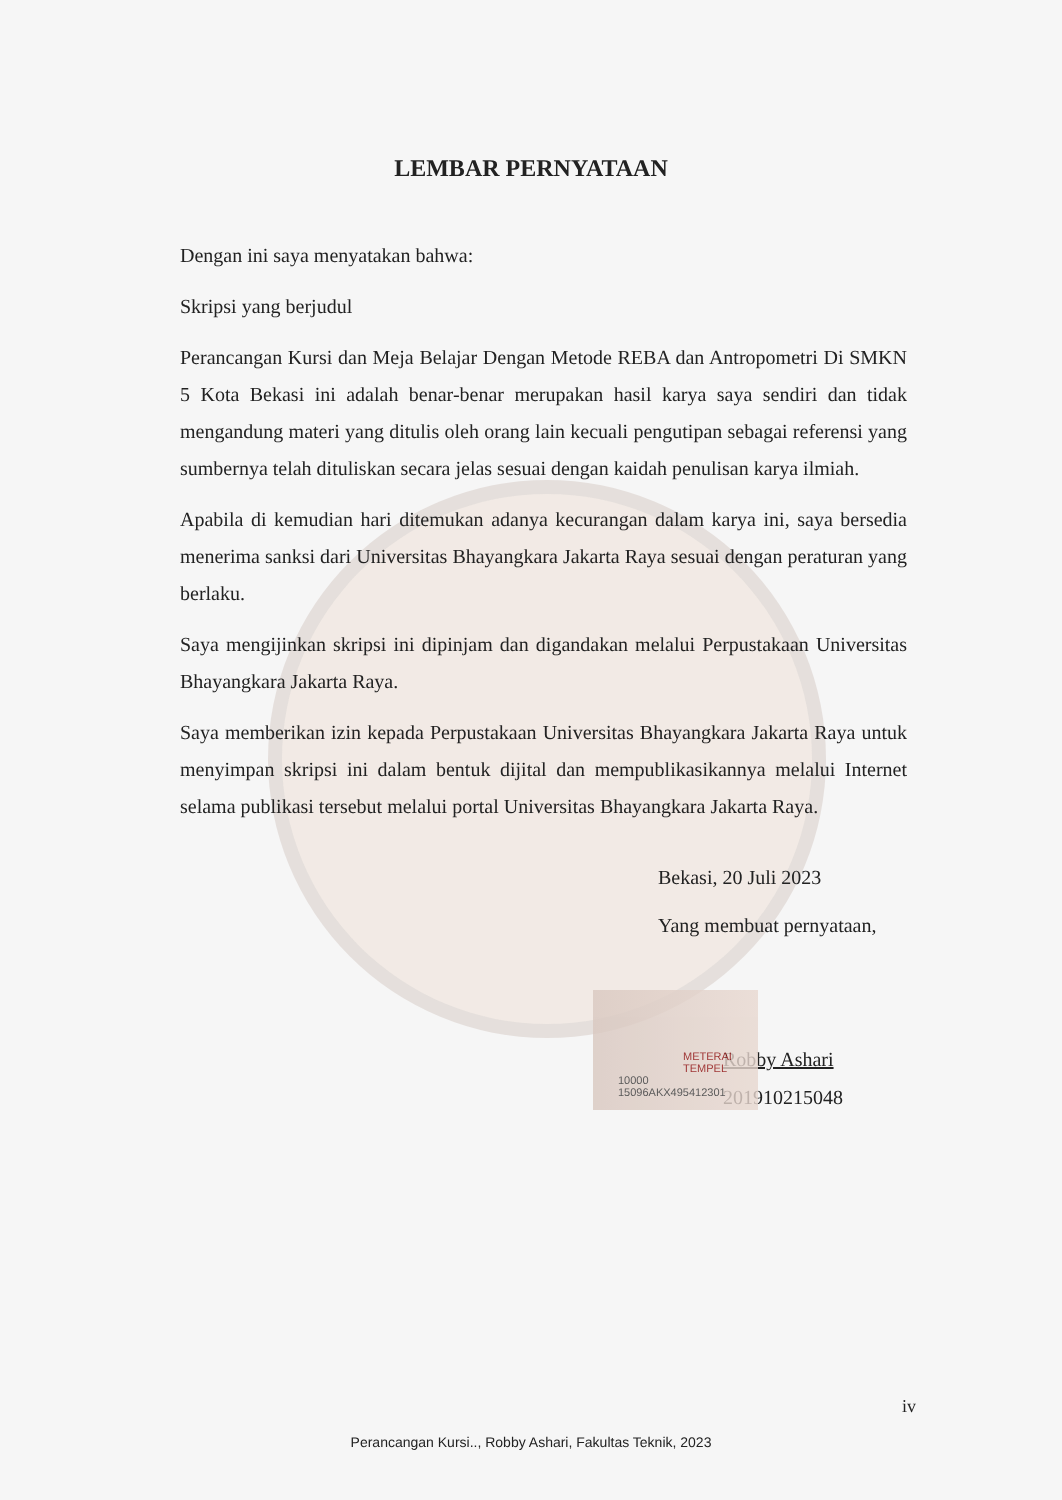LEMBAR PERNYATAAN
Dengan ini saya menyatakan bahwa:
Skripsi yang berjudul
Perancangan Kursi dan Meja Belajar Dengan Metode REBA dan Antropometri Di SMKN 5 Kota Bekasi ini adalah benar-benar merupakan hasil karya saya sendiri dan tidak mengandung materi yang ditulis oleh orang lain kecuali pengutipan sebagai referensi yang sumbernya telah dituliskan secara jelas sesuai dengan kaidah penulisan karya ilmiah.
Apabila di kemudian hari ditemukan adanya kecurangan dalam karya ini, saya bersedia menerima sanksi dari Universitas Bhayangkara Jakarta Raya sesuai dengan peraturan yang berlaku.
Saya mengijinkan skripsi ini dipinjam dan digandakan melalui Perpustakaan Universitas Bhayangkara Jakarta Raya.
Saya memberikan izin kepada Perpustakaan Universitas Bhayangkara Jakarta Raya untuk menyimpan skripsi ini dalam bentuk dijital dan mempublikasikannya melalui Internet selama publikasi tersebut melalui portal Universitas Bhayangkara Jakarta Raya.
Bekasi, 20 Juli 2023
Yang membuat pernyataan,
Robby Ashari
201910215048
METERAI TEMPEL
10000 15096AKX495412301
iv
Perancangan Kursi.., Robby Ashari, Fakultas Teknik, 2023